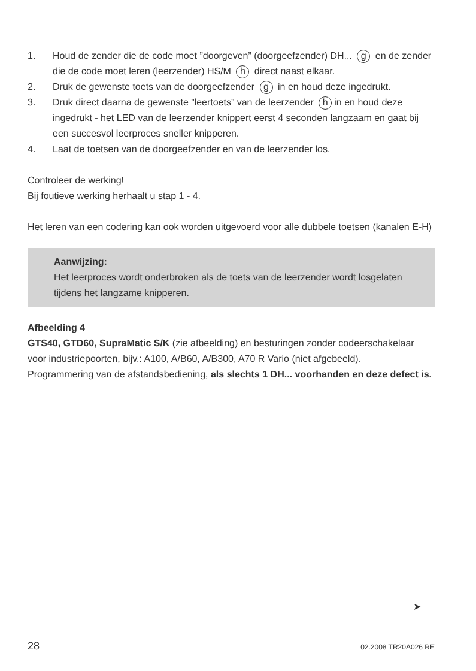1. Houd de zender die de code moet ”doorgeven” (doorgeefzender) DH... g en de zender die de code moet leren (leerzender) HS/M h direct naast elkaar.
2. Druk de gewenste toets van de doorgeefzender g in en houd deze ingedrukt.
3. Druk direct daarna de gewenste ”leertoets” van de leerzender h in en houd deze ingedrukt - het LED van de leerzender knippert eerst 4 seconden langzaam en gaat bij een succesvol leerproces sneller knipperen.
4. Laat de toetsen van de doorgeefzender en van de leerzender los.
Controleer de werking!
Bij foutieve werking herhaalt u stap 1 - 4.
Het leren van een codering kan ook worden uitgevoerd voor alle dubbele toetsen (kanalen E-H)
Aanwijzing:
Het leerproces wordt onderbroken als de toets van de leerzender wordt losgelaten tijdens het langzame knipperen.
Afbeelding 4
GTS40, GTD60, SupraMatic S/K (zie afbeelding) en besturingen zonder codeerschakelaar voor industriepoorten, bijv.: A100, A/B60, A/B300, A70 R Vario (niet afgebeeld).
Programmering van de afstandsbediening, als slechts 1 DH... voorhanden en deze defect is.
➤
28 02.2008 TR20A026 RE